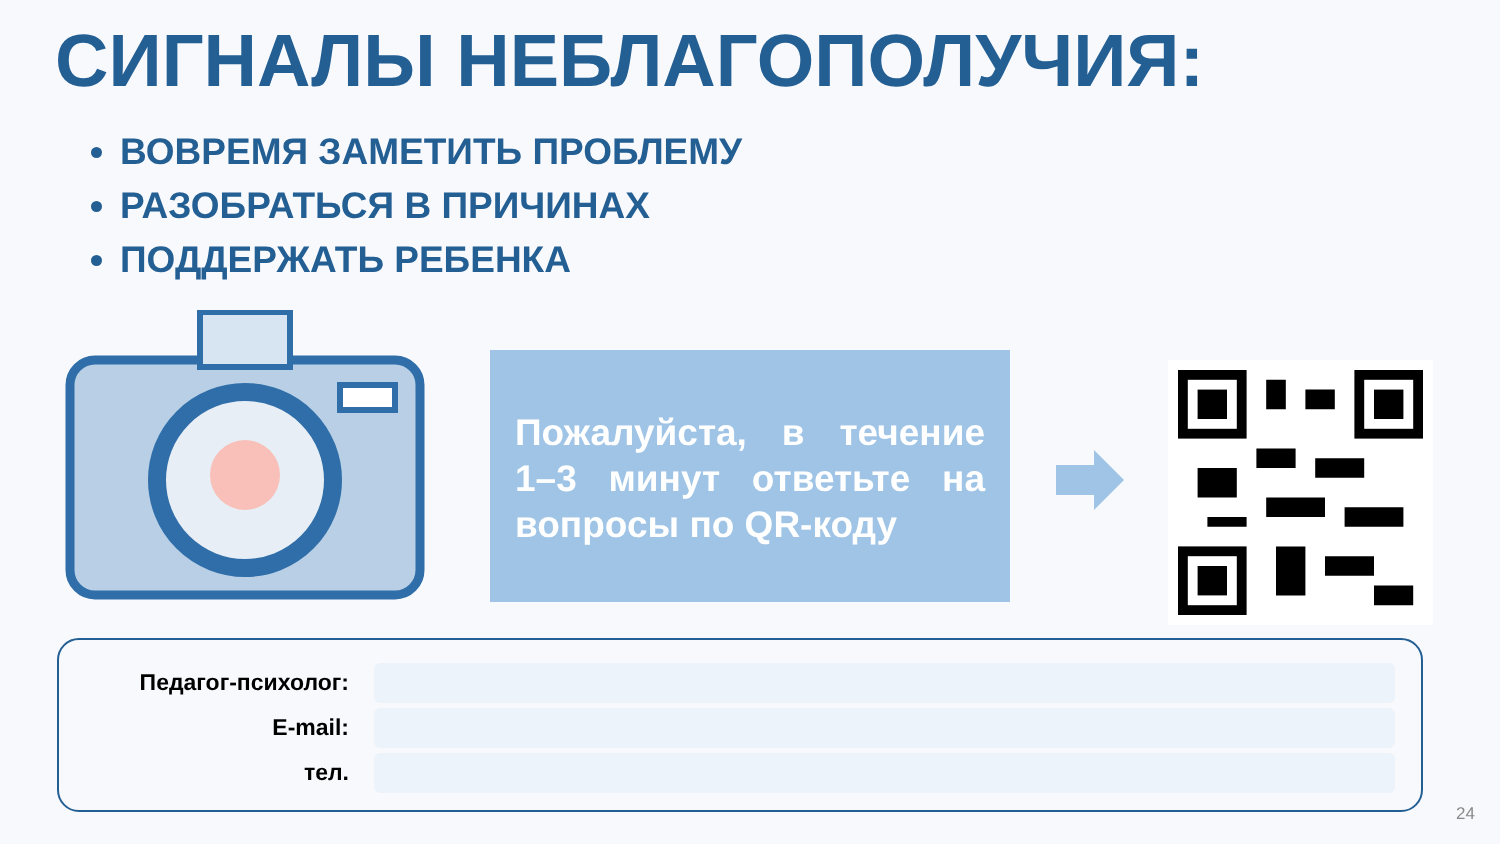СИГНАЛЫ НЕБЛАГОПОЛУЧИЯ:
ВОВРЕМЯ ЗАМЕТИТЬ ПРОБЛЕМУ
РАЗОБРАТЬСЯ В ПРИЧИНАХ
ПОДДЕРЖАТЬ РЕБЕНКА
Пожалуйста, в течение 1–3 минут ответьте на вопросы по QR-коду
Педагог-психолог:
E-mail:
тел.
24